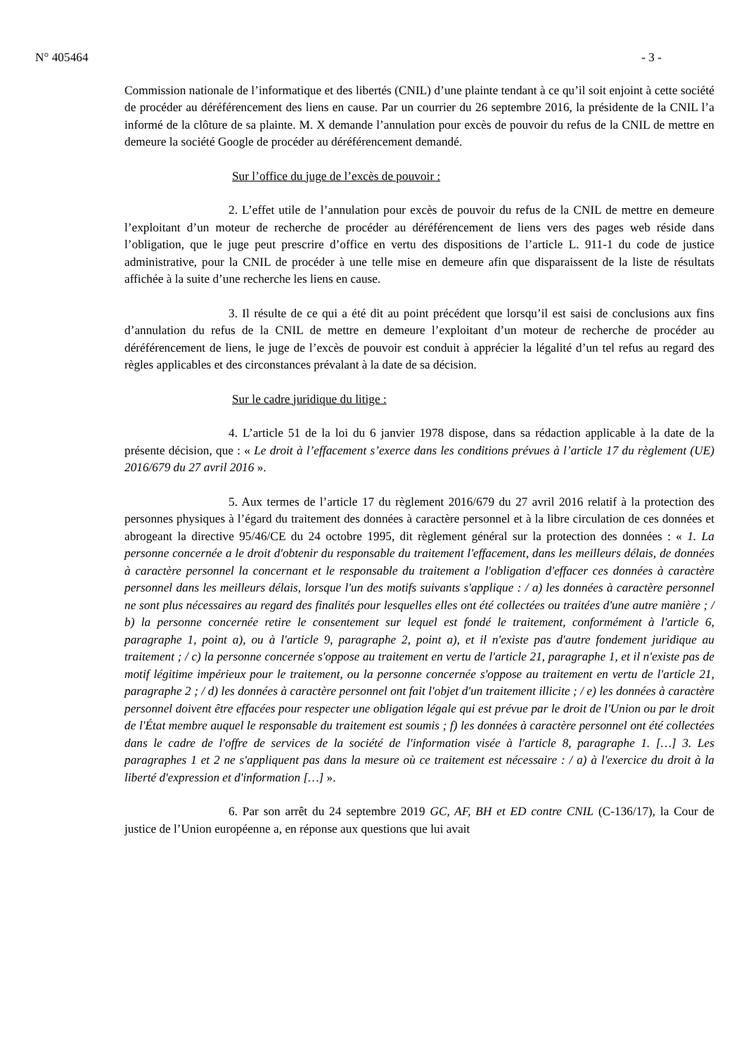N° 405464 - 3 -
Commission nationale de l’informatique et des libertés (CNIL) d’une plainte tendant à ce qu’il soit enjoint à cette société de procéder au déréférencement des liens en cause. Par un courrier du 26 septembre 2016, la présidente de la CNIL l’a informé de la clôture de sa plainte. M. X demande l’annulation pour excès de pouvoir du refus de la CNIL de mettre en demeure la société Google de procéder au déréférencement demandé.
Sur l’office du juge de l’excès de pouvoir :
2. L’effet utile de l’annulation pour excès de pouvoir du refus de la CNIL de mettre en demeure l’exploitant d’un moteur de recherche de procéder au déréférencement de liens vers des pages web réside dans l’obligation, que le juge peut prescrire d’office en vertu des dispositions de l’article L. 911-1 du code de justice administrative, pour la CNIL de procéder à une telle mise en demeure afin que disparaissent de la liste de résultats affichée à la suite d’une recherche les liens en cause.
3. Il résulte de ce qui a été dit au point précédent que lorsqu’il est saisi de conclusions aux fins d’annulation du refus de la CNIL de mettre en demeure l’exploitant d’un moteur de recherche de procéder au déréférencement de liens, le juge de l’excès de pouvoir est conduit à apprécier la légalité d’un tel refus au regard des règles applicables et des circonstances prévalant à la date de sa décision.
Sur le cadre juridique du litige :
4. L’article 51 de la loi du 6 janvier 1978 dispose, dans sa rédaction applicable à la date de la présente décision, que : « Le droit à l’effacement s’exerce dans les conditions prévues à l’article 17 du règlement (UE) 2016/679 du 27 avril 2016 ».
5. Aux termes de l’article 17 du règlement 2016/679 du 27 avril 2016 relatif à la protection des personnes physiques à l’égard du traitement des données à caractère personnel et à la libre circulation de ces données et abrogeant la directive 95/46/CE du 24 octobre 1995, dit règlement général sur la protection des données : « 1. La personne concernée a le droit d'obtenir du responsable du traitement l'effacement, dans les meilleurs délais, de données à caractère personnel la concernant et le responsable du traitement a l'obligation d'effacer ces données à caractère personnel dans les meilleurs délais, lorsque l'un des motifs suivants s'applique : / a) les données à caractère personnel ne sont plus nécessaires au regard des finalités pour lesquelles elles ont été collectées ou traitées d'une autre manière ; / b) la personne concernée retire le consentement sur lequel est fondé le traitement, conformément à l'article 6, paragraphe 1, point a), ou à l'article 9, paragraphe 2, point a), et il n'existe pas d'autre fondement juridique au traitement ; / c) la personne concernée s'oppose au traitement en vertu de l'article 21, paragraphe 1, et il n'existe pas de motif légitime impérieux pour le traitement, ou la personne concernée s'oppose au traitement en vertu de l'article 21, paragraphe 2 ; / d) les données à caractère personnel ont fait l'objet d'un traitement illicite ; / e) les données à caractère personnel doivent être effacées pour respecter une obligation légale qui est prévue par le droit de l'Union ou par le droit de l'État membre auquel le responsable du traitement est soumis ; f) les données à caractère personnel ont été collectées dans le cadre de l'offre de services de la société de l'information visée à l'article 8, paragraphe 1. […] 3. Les paragraphes 1 et 2 ne s'appliquent pas dans la mesure où ce traitement est nécessaire : / a) à l'exercice du droit à la liberté d'expression et d'information […] ».
6. Par son arrêt du 24 septembre 2019 GC, AF, BH et ED contre CNIL (C-136/17), la Cour de justice de l’Union européenne a, en réponse aux questions que lui avait